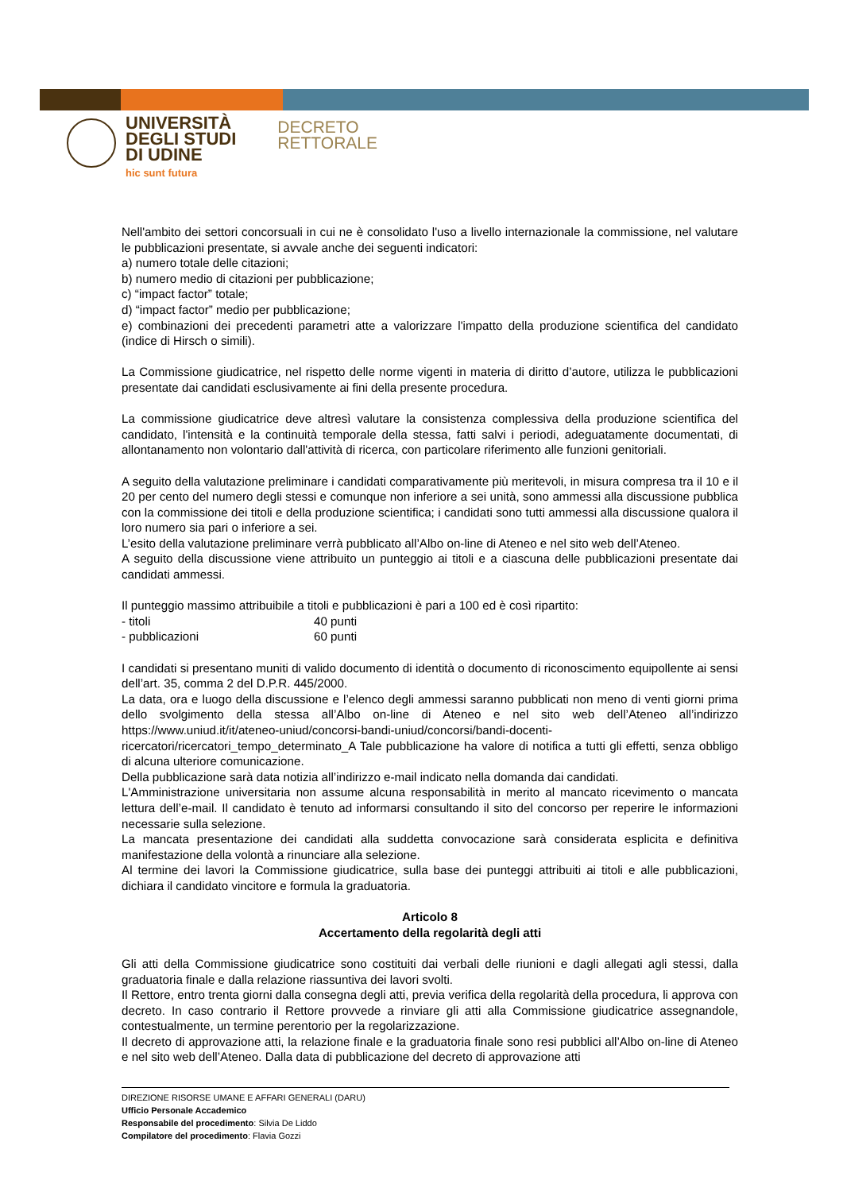UNIVERSITÀ
DEGLI STUDI
DI UDINE
hic sunt futura
DECRETO
RETTORALE
Nell'ambito dei settori concorsuali in cui ne è consolidato l'uso a livello internazionale la commissione, nel valutare le pubblicazioni presentate, si avvale anche dei seguenti indicatori:
a) numero totale delle citazioni;
b) numero medio di citazioni per pubblicazione;
c) “impact factor” totale;
d) “impact factor” medio per pubblicazione;
e) combinazioni dei precedenti parametri atte a valorizzare l'impatto della produzione scientifica del candidato (indice di Hirsch o simili).
La Commissione giudicatrice, nel rispetto delle norme vigenti in materia di diritto d’autore, utilizza le pubblicazioni presentate dai candidati esclusivamente ai fini della presente procedura.
La commissione giudicatrice deve altresì valutare la consistenza complessiva della produzione scientifica del candidato, l'intensità e la continuità temporale della stessa, fatti salvi i periodi, adeguatamente documentati, di allontanamento non volontario dall'attività di ricerca, con particolare riferimento alle funzioni genitoriali.
A seguito della valutazione preliminare i candidati comparativamente più meritevoli, in misura compresa tra il 10 e il 20 per cento del numero degli stessi e comunque non inferiore a sei unità, sono ammessi alla discussione pubblica con la commissione dei titoli e della produzione scientifica; i candidati sono tutti ammessi alla discussione qualora il loro numero sia pari o inferiore a sei.
L’esito della valutazione preliminare verrà pubblicato all’Albo on-line di Ateneo e nel sito web dell’Ateneo.
A seguito della discussione viene attribuito un punteggio ai titoli e a ciascuna delle pubblicazioni presentate dai candidati ammessi.
Il punteggio massimo attribuibile a titoli e pubblicazioni è pari a 100 ed è così ripartito:
- titoli 40 punti
- pubblicazioni 60 punti
I candidati si presentano muniti di valido documento di identità o documento di riconoscimento equipollente ai sensi dell’art. 35, comma 2 del D.P.R. 445/2000.
La data, ora e luogo della discussione e l’elenco degli ammessi saranno pubblicati non meno di venti giorni prima dello svolgimento della stessa all’Albo on-line di Ateneo e nel sito web dell’Ateneo all’indirizzo https://www.uniud.it/it/ateneo-uniud/concorsi-bandi-uniud/concorsi/bandi-docenti-ricercatori/ricercatori_tempo_determinato_A Tale pubblicazione ha valore di notifica a tutti gli effetti, senza obbligo di alcuna ulteriore comunicazione.
Della pubblicazione sarà data notizia all’indirizzo e-mail indicato nella domanda dai candidati.
L'Amministrazione universitaria non assume alcuna responsabilità in merito al mancato ricevimento o mancata lettura dell’e-mail. Il candidato è tenuto ad informarsi consultando il sito del concorso per reperire le informazioni necessarie sulla selezione.
La mancata presentazione dei candidati alla suddetta convocazione sarà considerata esplicita e definitiva manifestazione della volontà a rinunciare alla selezione.
Al termine dei lavori la Commissione giudicatrice, sulla base dei punteggi attribuiti ai titoli e alle pubblicazioni, dichiara il candidato vincitore e formula la graduatoria.
Articolo 8
Accertamento della regolarità degli atti
Gli atti della Commissione giudicatrice sono costituiti dai verbali delle riunioni e dagli allegati agli stessi, dalla graduatoria finale e dalla relazione riassuntiva dei lavori svolti.
Il Rettore, entro trenta giorni dalla consegna degli atti, previa verifica della regolarità della procedura, li approva con decreto. In caso contrario il Rettore provvede a rinviare gli atti alla Commissione giudicatrice assegnandole, contestualmente, un termine perentorio per la regolarizzazione.
Il decreto di approvazione atti, la relazione finale e la graduatoria finale sono resi pubblici all’Albo on-line di Ateneo e nel sito web dell’Ateneo. Dalla data di pubblicazione del decreto di approvazione atti
DIREZIONE RISORSE UMANE E AFFARI GENERALI (DARU)
Ufficio Personale Accademico
Responsabile del procedimento: Silvia De Liddo
Compilatore del procedimento: Flavia Gozzi